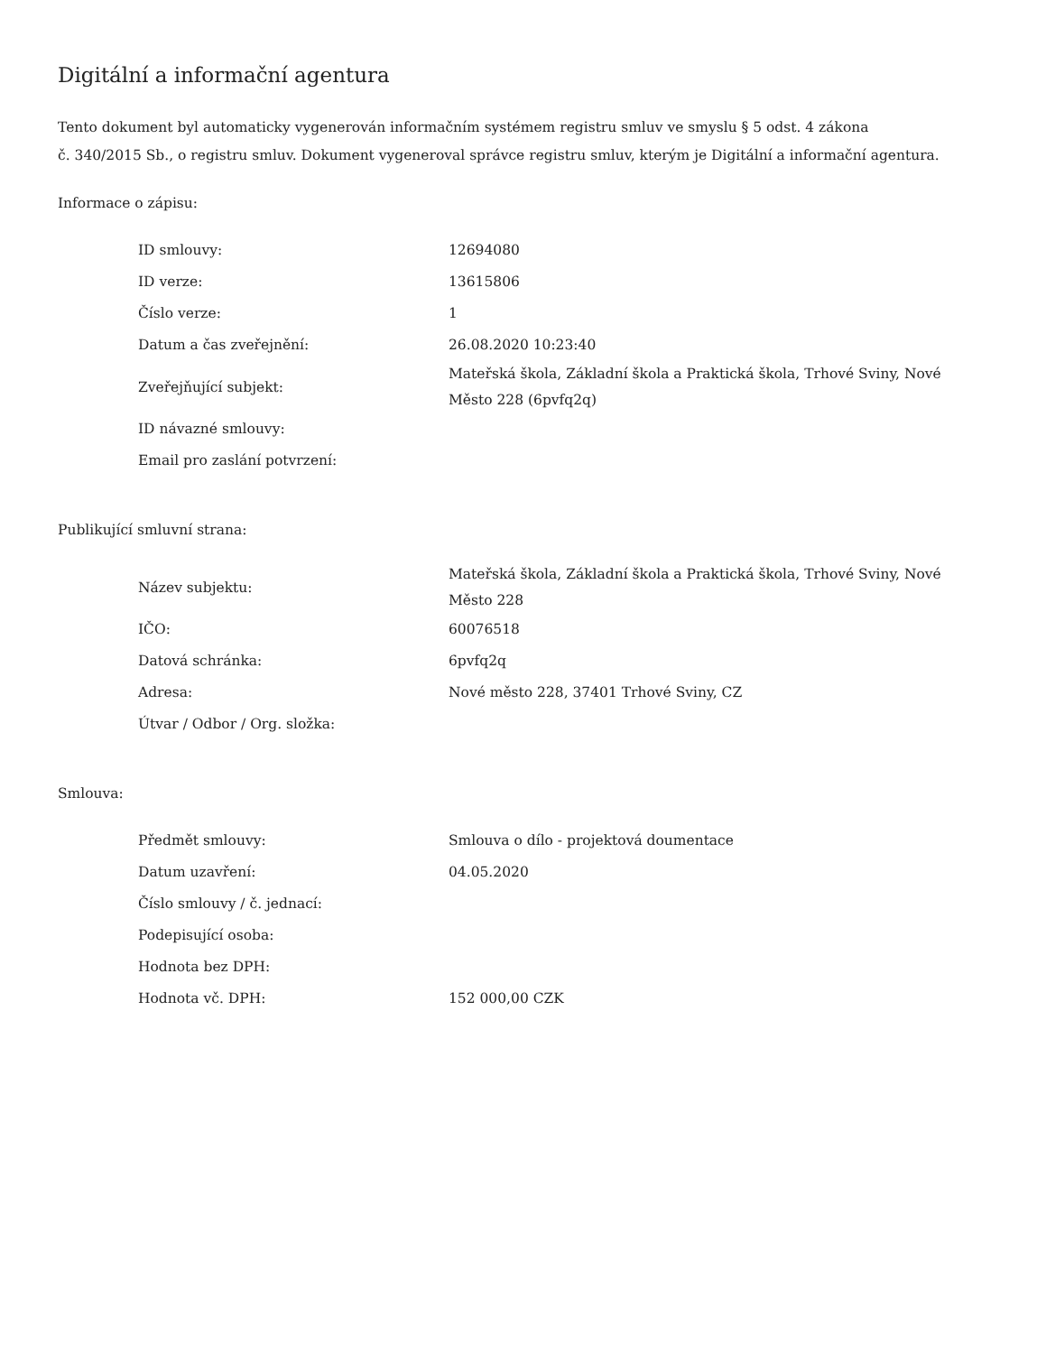Digitální a informační agentura
Tento dokument byl automaticky vygenerován informačním systémem registru smluv ve smyslu § 5 odst. 4 zákona
č. 340/2015 Sb., o registru smluv. Dokument vygeneroval správce registru smluv, kterým je Digitální a informační agentura.
Informace o zápisu:
| ID smlouvy: | 12694080 |
| ID verze: | 13615806 |
| Číslo verze: | 1 |
| Datum a čas zveřejnění: | 26.08.2020 10:23:40 |
| Zveřejňující subjekt: | Mateřská škola, Základní škola a Praktická škola, Trhové Sviny, Nové Město 228 (6pvfq2q) |
| ID návazné smlouvy: | |
| Email pro zaslání potvrzení: | |
Publikující smluvní strana:
| Název subjektu: | Mateřská škola, Základní škola a Praktická škola, Trhové Sviny, Nové Město 228 |
| IČO: | 60076518 |
| Datová schránka: | 6pvfq2q |
| Adresa: | Nové město 228, 37401 Trhové Sviny, CZ |
| Útvar / Odbor / Org. složka: | |
Smlouva:
| Předmět smlouvy: | Smlouva o dílo - projektová doumentace |
| Datum uzavření: | 04.05.2020 |
| Číslo smlouvy / č. jednací: | |
| Podepisující osoba: | |
| Hodnota bez DPH: | |
| Hodnota vč. DPH: | 152 000,00 CZK |